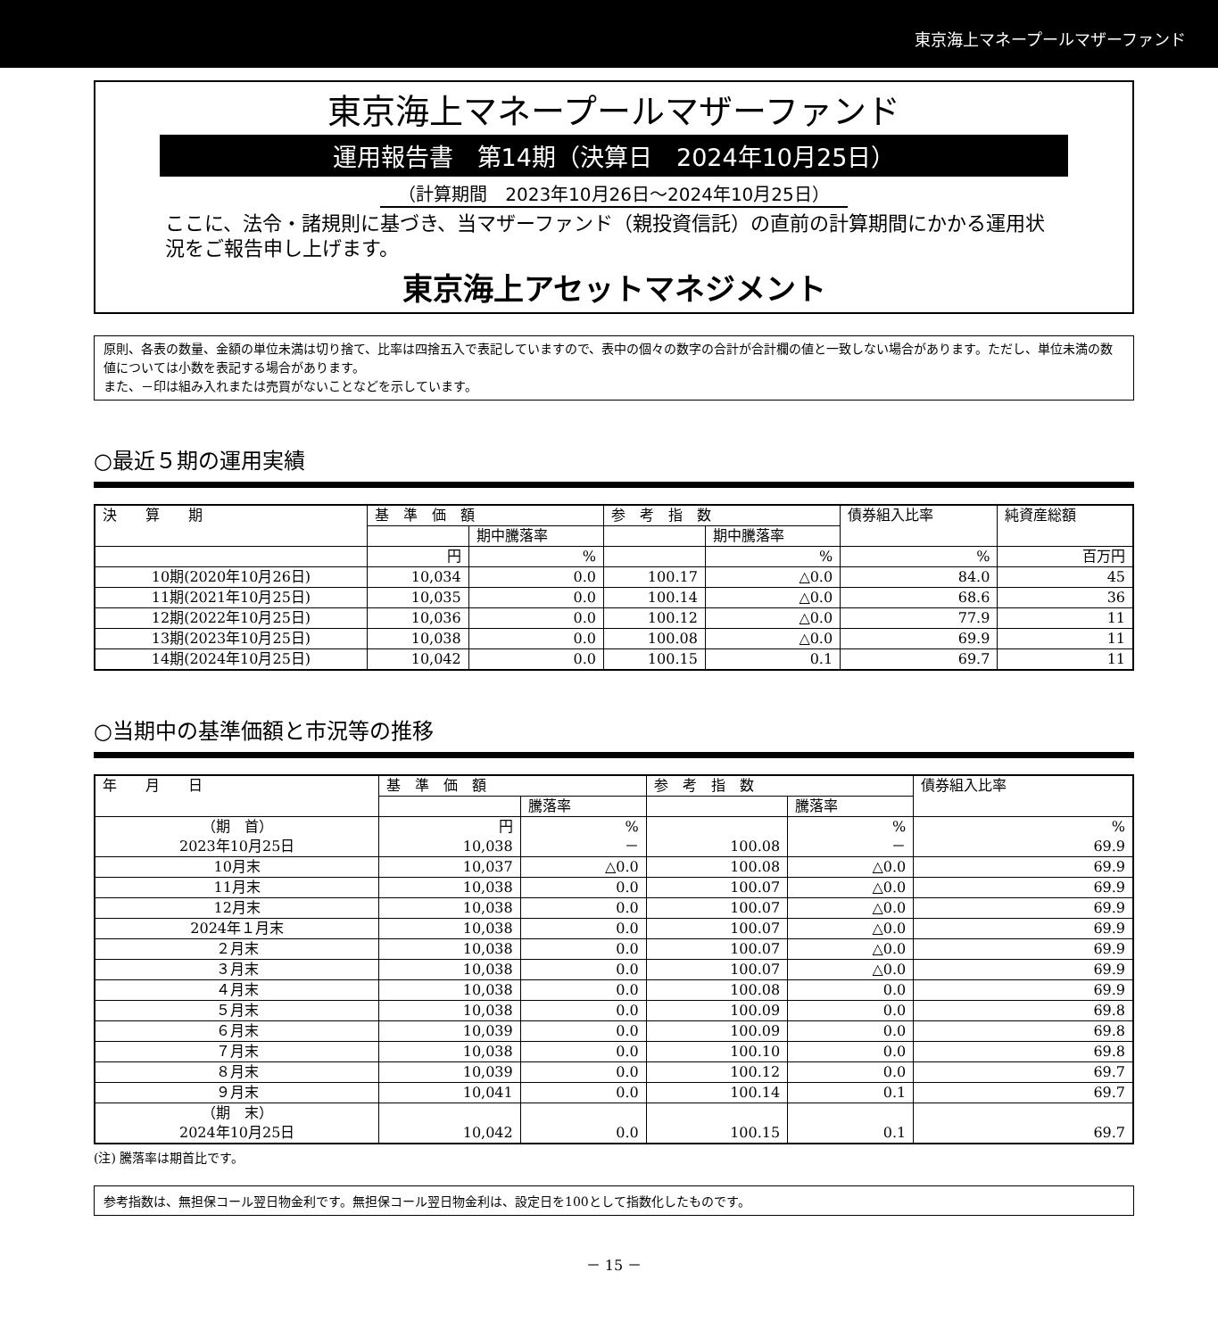東京海上マネープールマザーファンド
東京海上マネープールマザーファンド
運用報告書　第14期（決算日　2024年10月25日）
（計算期間　2023年10月26日～2024年10月25日）
ここに、法令・諸規則に基づき、当マザーファンド（親投資信託）の直前の計算期間にかかる運用状況をご報告申し上げます。
東京海上アセットマネジメント
原則、各表の数量、金額の単位未満は切り捨て、比率は四捨五入で表記していますので、表中の個々の数字の合計が合計欄の値と一致しない場合があります。ただし、単位未満の数値については小数を表記する場合があります。
また、－印は組み入れまたは売買がないことなどを示しています。
○最近５期の運用実績
| 決 算 期 | 基 準 価 額 | | 参 考 指 数 | | 債券組入比率 | 純資産総額 |
| --- | --- | --- | --- | --- | --- | --- |
| | | 期中騰落率 | | 期中騰落率 | | |
| | 円 | % | | % | % | 百万円 |
| 10期(2020年10月26日) | 10,034 | 0.0 | 100.17 | △0.0 | 84.0 | 45 |
| 11期(2021年10月25日) | 10,035 | 0.0 | 100.14 | △0.0 | 68.6 | 36 |
| 12期(2022年10月25日) | 10,036 | 0.0 | 100.12 | △0.0 | 77.9 | 11 |
| 13期(2023年10月25日) | 10,038 | 0.0 | 100.08 | △0.0 | 69.9 | 11 |
| 14期(2024年10月25日) | 10,042 | 0.0 | 100.15 | 0.1 | 69.7 | 11 |
○当期中の基準価額と市況等の推移
| 年 月 日 | 基 準 価 額 | | 参 考 指 数 | | 債券組入比率 |
| --- | --- | --- | --- | --- | --- |
| | | 騰落率 | | 騰落率 | |
| （期 首） 2023年10月25日 | 円 10,038 | % － | 100.08 | % － | % 69.9 |
| 10月末 | 10,037 | △0.0 | 100.08 | △0.0 | 69.9 |
| 11月末 | 10,038 | 0.0 | 100.07 | △0.0 | 69.9 |
| 12月末 | 10,038 | 0.0 | 100.07 | △0.0 | 69.9 |
| 2024年１月末 | 10,038 | 0.0 | 100.07 | △0.0 | 69.9 |
| ２月末 | 10,038 | 0.0 | 100.07 | △0.0 | 69.9 |
| ３月末 | 10,038 | 0.0 | 100.07 | △0.0 | 69.9 |
| ４月末 | 10,038 | 0.0 | 100.08 | 0.0 | 69.9 |
| ５月末 | 10,038 | 0.0 | 100.09 | 0.0 | 69.8 |
| ６月末 | 10,039 | 0.0 | 100.09 | 0.0 | 69.8 |
| ７月末 | 10,038 | 0.0 | 100.10 | 0.0 | 69.8 |
| ８月末 | 10,039 | 0.0 | 100.12 | 0.0 | 69.7 |
| ９月末 | 10,041 | 0.0 | 100.14 | 0.1 | 69.7 |
| （期 末） 2024年10月25日 | 10,042 | 0.0 | 100.15 | 0.1 | 69.7 |
(注) 騰落率は期首比です。
参考指数は、無担保コール翌日物金利です。無担保コール翌日物金利は、設定日を100として指数化したものです。
－ 15 －